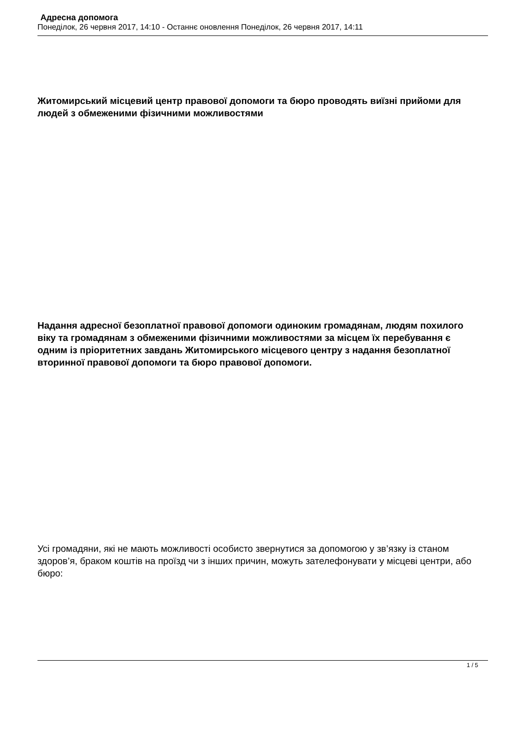Адресна допомога
Понеділок, 26 червня 2017, 14:10 - Останнє оновлення Понеділок, 26 червня 2017, 14:11
Житомирський місцевий центр правової допомоги та бюро проводять виїзні прийоми для людей з обмеженими фізичними можливостями
Надання адресної безоплатної правової допомоги одиноким громадянам, людям похилого віку та громадянам з обмеженими фізичними можливостями за місцем їх перебування є одним із пріоритетних завдань Житомирського місцевого центру з надання безоплатної вторинної правової допомоги та бюро правової допомоги.
Усі громадяни, які не мають можливості особисто звернутися за допомогою у зв’язку із станом здоров’я, браком коштів на проїзд чи з інших причин, можуть зателефонувати у місцеві центри, або бюро:
1 / 5